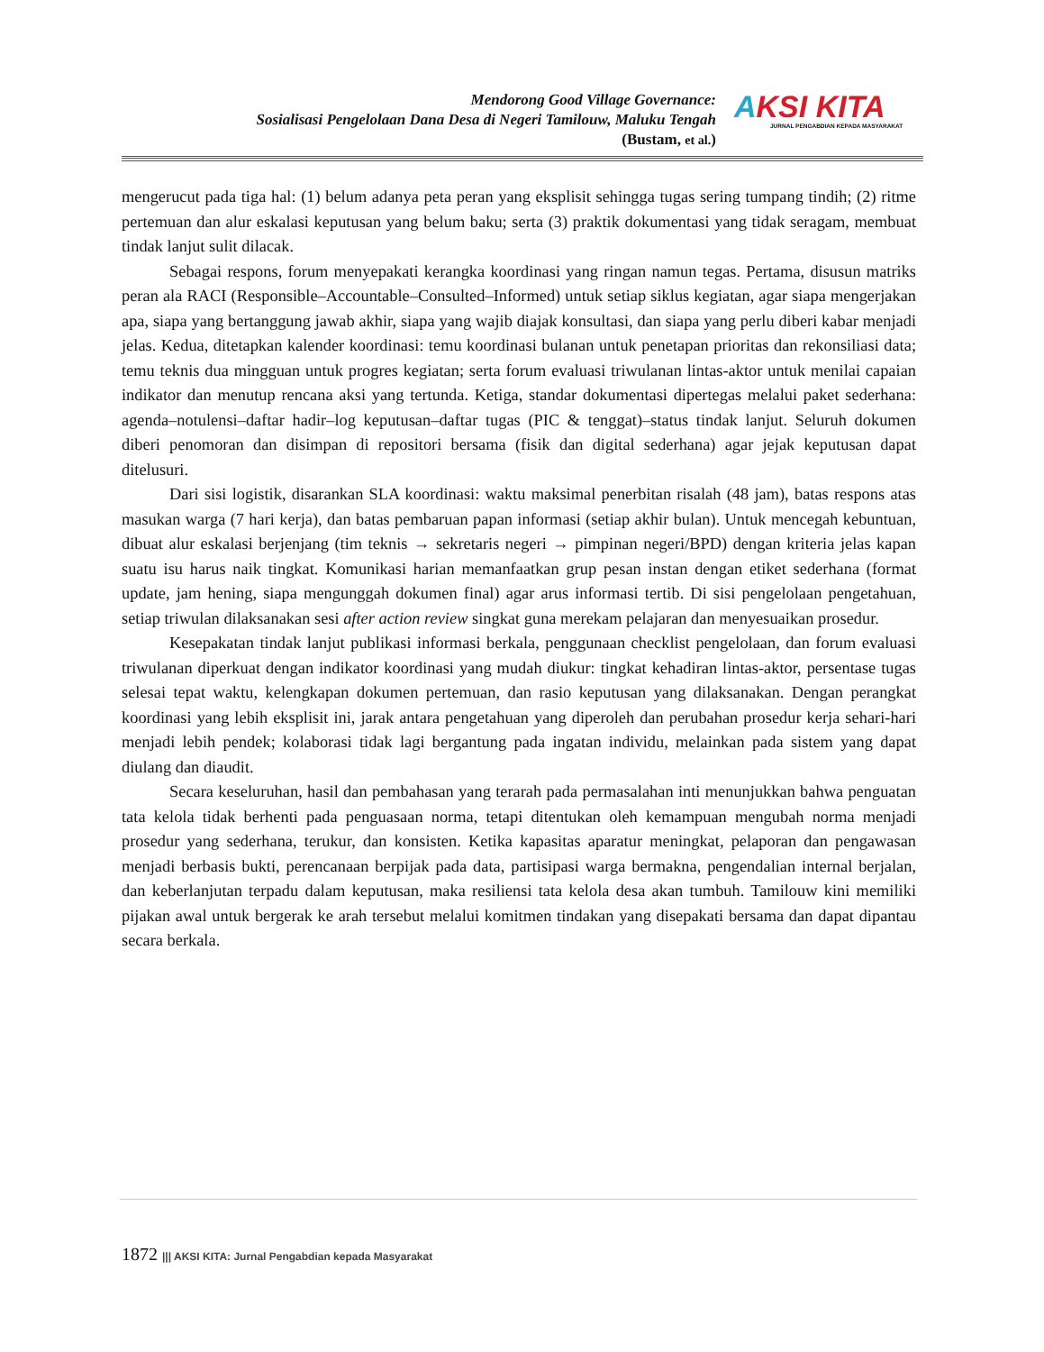Mendorong Good Village Governance:
Sosialisasi Pengelolaan Dana Desa di Negeri Tamilouw, Maluku Tengah
(Bustam, et al.)
AKSI KITA
JURNAL PENGABDIAN KEPADA MASYARAKAT
mengerucut pada tiga hal: (1) belum adanya peta peran yang eksplisit sehingga tugas sering tumpang tindih; (2) ritme pertemuan dan alur eskalasi keputusan yang belum baku; serta (3) praktik dokumentasi yang tidak seragam, membuat tindak lanjut sulit dilacak.
Sebagai respons, forum menyepakati kerangka koordinasi yang ringan namun tegas. Pertama, disusun matriks peran ala RACI (Responsible–Accountable–Consulted–Informed) untuk setiap siklus kegiatan, agar siapa mengerjakan apa, siapa yang bertanggung jawab akhir, siapa yang wajib diajak konsultasi, dan siapa yang perlu diberi kabar menjadi jelas. Kedua, ditetapkan kalender koordinasi: temu koordinasi bulanan untuk penetapan prioritas dan rekonsiliasi data; temu teknis dua mingguan untuk progres kegiatan; serta forum evaluasi triwulanan lintas-aktor untuk menilai capaian indikator dan menutup rencana aksi yang tertunda. Ketiga, standar dokumentasi dipertegas melalui paket sederhana: agenda–notulensi–daftar hadir–log keputusan–daftar tugas (PIC & tenggat)–status tindak lanjut. Seluruh dokumen diberi penomoran dan disimpan di repositori bersama (fisik dan digital sederhana) agar jejak keputusan dapat ditelusuri.
Dari sisi logistik, disarankan SLA koordinasi: waktu maksimal penerbitan risalah (48 jam), batas respons atas masukan warga (7 hari kerja), dan batas pembaruan papan informasi (setiap akhir bulan). Untuk mencegah kebuntuan, dibuat alur eskalasi berjenjang (tim teknis → sekretaris negeri → pimpinan negeri/BPD) dengan kriteria jelas kapan suatu isu harus naik tingkat. Komunikasi harian memanfaatkan grup pesan instan dengan etiket sederhana (format update, jam hening, siapa mengunggah dokumen final) agar arus informasi tertib. Di sisi pengelolaan pengetahuan, setiap triwulan dilaksanakan sesi after action review singkat guna merekam pelajaran dan menyesuaikan prosedur.
Kesepakatan tindak lanjut publikasi informasi berkala, penggunaan checklist pengelolaan, dan forum evaluasi triwulanan diperkuat dengan indikator koordinasi yang mudah diukur: tingkat kehadiran lintas-aktor, persentase tugas selesai tepat waktu, kelengkapan dokumen pertemuan, dan rasio keputusan yang dilaksanakan. Dengan perangkat koordinasi yang lebih eksplisit ini, jarak antara pengetahuan yang diperoleh dan perubahan prosedur kerja sehari-hari menjadi lebih pendek; kolaborasi tidak lagi bergantung pada ingatan individu, melainkan pada sistem yang dapat diulang dan diaudit.
Secara keseluruhan, hasil dan pembahasan yang terarah pada permasalahan inti menunjukkan bahwa penguatan tata kelola tidak berhenti pada penguasaan norma, tetapi ditentukan oleh kemampuan mengubah norma menjadi prosedur yang sederhana, terukur, dan konsisten. Ketika kapasitas aparatur meningkat, pelaporan dan pengawasan menjadi berbasis bukti, perencanaan berpijak pada data, partisipasi warga bermakna, pengendalian internal berjalan, dan keberlanjutan terpadu dalam keputusan, maka resiliensi tata kelola desa akan tumbuh. Tamilouw kini memiliki pijakan awal untuk bergerak ke arah tersebut melalui komitmen tindakan yang disepakati bersama dan dapat dipantau secara berkala.
1872 ||| AKSI KITA: Jurnal Pengabdian kepada Masyarakat